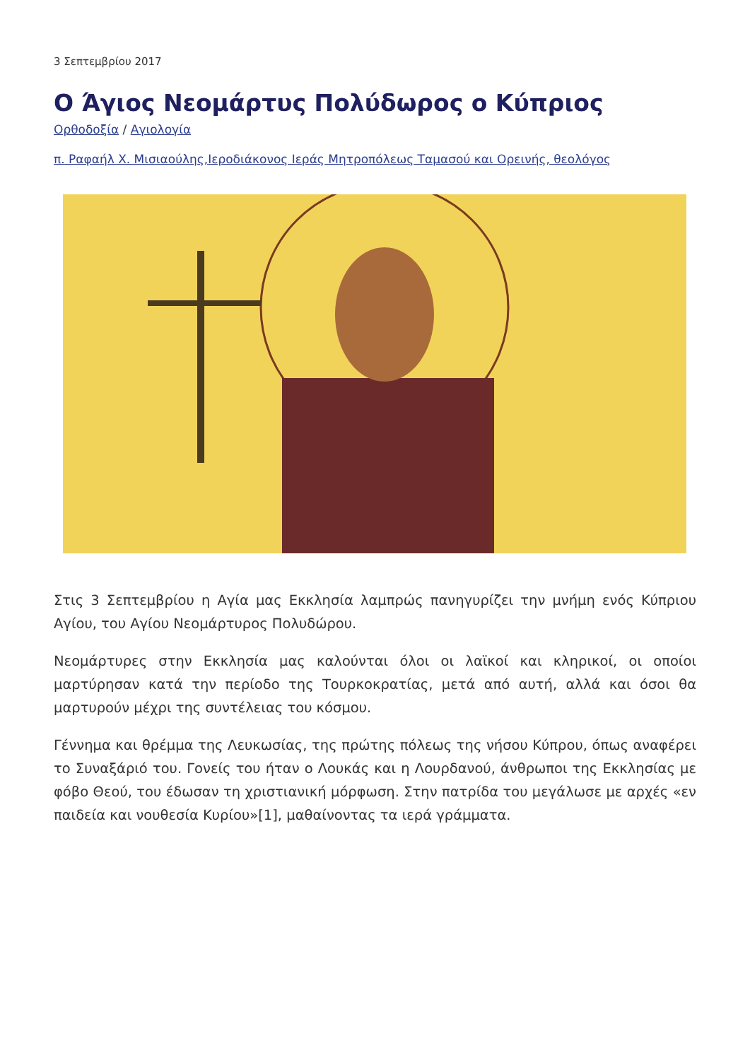3 Σεπτεμβρίου 2017
Ο Άγιος Νεομάρτυς Πολύδωρος ο Κύπριος
Ορθοδοξία / Αγιολογία
π. Ραφαήλ Χ. Μισιαούλης,Ιεροδιάκονος Ιεράς Μητροπόλεως Ταμασού και Ορεινής, θεολόγος
Στις 3 Σεπτεμβρίου η Αγία μας Εκκλησία λαμπρώς πανηγυρίζει την μνήμη ενός Κύπριου Αγίου, του Αγίου Νεομάρτυρος Πολυδώρου.
Νεομάρτυρες στην Εκκλησία μας καλούνται όλοι οι λαϊκοί και κληρικοί, οι οποίοι μαρτύρησαν κατά την περίοδο της Τουρκοκρατίας, μετά από αυτή, αλλά και όσοι θα μαρτυρούν μέχρι της συντέλειας του κόσμου.
Γέννημα και θρέμμα της Λευκωσίας, της πρώτης πόλεως της νήσου Κύπρου, όπως αναφέρει το Συναξάριό του. Γονείς του ήταν ο Λουκάς και η Λουρδανού, άνθρωποι της Εκκλησίας με φόβο Θεού, του έδωσαν τη χριστιανική μόρφωση. Στην πατρίδα του μεγάλωσε με αρχές «εν παιδεία και νουθεσία Κυρίου»[1], μαθαίνοντας τα ιερά γράμματα.